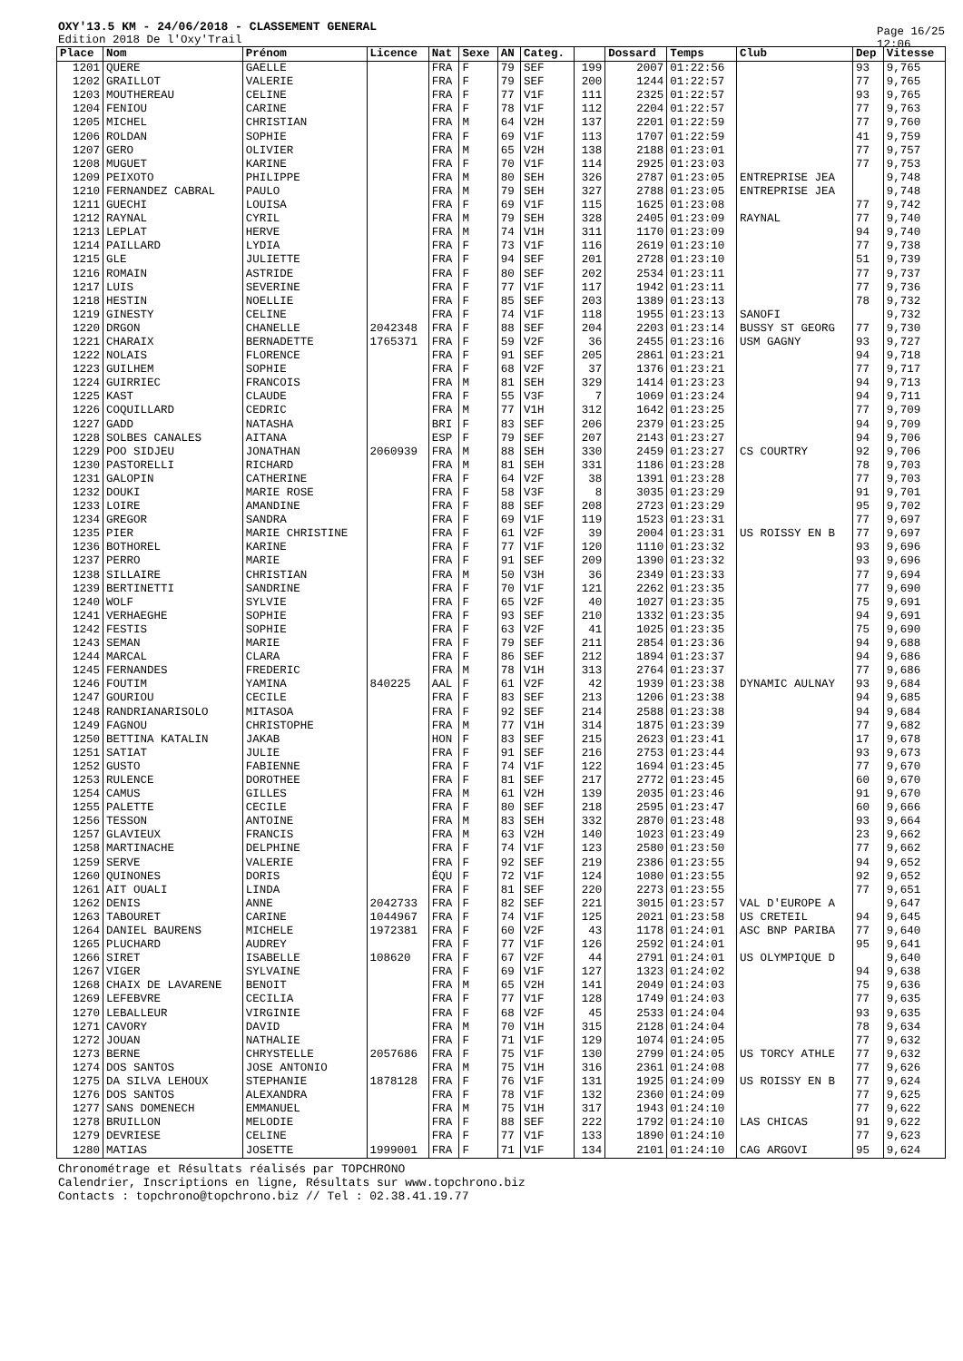OXY'13.5 KM - 24/06/2018 - CLASSEMENT GENERAL
Edition 2018 De l'Oxy'Trail
Page 16/25
12:06
| Place | Nom | Prénom | Licence | Nat | Sexe | AN | Categ. | | Dossard | Temps | Club | Dep | Vitesse |
| --- | --- | --- | --- | --- | --- | --- | --- | --- | --- | --- | --- | --- | --- |
| 1201 | QUERE | GAELLE | | FRA | F | 79 | SEF | 199 | 2007 | 01:22:56 | | 93 | 9,765 |
| 1202 | GRAILLOT | VALERIE | | FRA | F | 79 | SEF | 200 | 1244 | 01:22:57 | | 77 | 9,765 |
| 1203 | MOUTHEREAU | CELINE | | FRA | F | 77 | V1F | 111 | 2325 | 01:22:57 | | 93 | 9,765 |
| 1204 | FENIOU | CARINE | | FRA | F | 78 | V1F | 112 | 2204 | 01:22:57 | | 77 | 9,763 |
| 1205 | MICHEL | CHRISTIAN | | FRA | M | 64 | V2H | 137 | 2201 | 01:22:59 | | 77 | 9,760 |
| 1206 | ROLDAN | SOPHIE | | FRA | F | 69 | V1F | 113 | 1707 | 01:22:59 | | 41 | 9,759 |
| 1207 | GERO | OLIVIER | | FRA | M | 65 | V2H | 138 | 2188 | 01:23:01 | | 77 | 9,757 |
| 1208 | MUGUET | KARINE | | FRA | F | 70 | V1F | 114 | 2925 | 01:23:03 | | 77 | 9,753 |
| 1209 | PEIXOTO | PHILIPPE | | FRA | M | 80 | SEH | 326 | 2787 | 01:23:05 | ENTREPRISE JEA | | 9,748 |
| 1210 | FERNANDEZ CABRAL | PAULO | | FRA | M | 79 | SEH | 327 | 2788 | 01:23:05 | ENTREPRISE JEA | | 9,748 |
| 1211 | GUECHI | LOUISA | | FRA | F | 69 | V1F | 115 | 1625 | 01:23:08 | | 77 | 9,742 |
| 1212 | RAYNAL | CYRIL | | FRA | M | 79 | SEH | 328 | 2405 | 01:23:09 | RAYNAL | 77 | 9,740 |
| 1213 | LEPLAT | HERVE | | FRA | M | 74 | V1H | 311 | 1170 | 01:23:09 | | 94 | 9,740 |
| 1214 | PAILLARD | LYDIA | | FRA | F | 73 | V1F | 116 | 2619 | 01:23:10 | | 77 | 9,738 |
| 1215 | GLE | JULIETTE | | FRA | F | 94 | SEF | 201 | 2728 | 01:23:10 | | 51 | 9,739 |
| 1216 | ROMAIN | ASTRIDE | | FRA | F | 80 | SEF | 202 | 2534 | 01:23:11 | | 77 | 9,737 |
| 1217 | LUIS | SEVERINE | | FRA | F | 77 | V1F | 117 | 1942 | 01:23:11 | | 77 | 9,736 |
| 1218 | HESTIN | NOELLIE | | FRA | F | 85 | SEF | 203 | 1389 | 01:23:13 | | 78 | 9,732 |
| 1219 | GINESTY | CELINE | | FRA | F | 74 | V1F | 118 | 1955 | 01:23:13 | SANOFI | | 9,732 |
| 1220 | DRGON | CHANELLE | 2042348 | FRA | F | 88 | SEF | 204 | 2203 | 01:23:14 | BUSSY ST GEORG | 77 | 9,730 |
| 1221 | CHARAIX | BERNADETTE | 1765371 | FRA | F | 59 | V2F | 36 | 2455 | 01:23:16 | USM GAGNY | 93 | 9,727 |
| 1222 | NOLAIS | FLORENCE | | FRA | F | 91 | SEF | 205 | 2861 | 01:23:21 | | 94 | 9,718 |
| 1223 | GUILHEM | SOPHIE | | FRA | F | 68 | V2F | 37 | 1376 | 01:23:21 | | 77 | 9,717 |
| 1224 | GUIRRIEC | FRANCOIS | | FRA | M | 81 | SEH | 329 | 1414 | 01:23:23 | | 94 | 9,713 |
| 1225 | KAST | CLAUDE | | FRA | F | 55 | V3F | 7 | 1069 | 01:23:24 | | 94 | 9,711 |
| 1226 | COQUILLARD | CEDRIC | | FRA | M | 77 | V1H | 312 | 1642 | 01:23:25 | | 77 | 9,709 |
| 1227 | GADD | NATASHA | | BRI | F | 83 | SEF | 206 | 2379 | 01:23:25 | | 94 | 9,709 |
| 1228 | SOLBES CANALES | AITANA | | ESP | F | 79 | SEF | 207 | 2143 | 01:23:27 | | 94 | 9,706 |
| 1229 | POO SIDJEU | JONATHAN | 2060939 | FRA | M | 88 | SEH | 330 | 2459 | 01:23:27 | CS COURTRY | 92 | 9,706 |
| 1230 | PASTORELLI | RICHARD | | FRA | M | 81 | SEH | 331 | 1186 | 01:23:28 | | 78 | 9,703 |
| 1231 | GALOPIN | CATHERINE | | FRA | F | 64 | V2F | 38 | 1391 | 01:23:28 | | 77 | 9,703 |
| 1232 | DOUKI | MARIE ROSE | | FRA | F | 58 | V3F | 8 | 3035 | 01:23:29 | | 91 | 9,701 |
| 1233 | LOIRE | AMANDINE | | FRA | F | 88 | SEF | 208 | 2723 | 01:23:29 | | 95 | 9,702 |
| 1234 | GREGOR | SANDRA | | FRA | F | 69 | V1F | 119 | 1523 | 01:23:31 | | 77 | 9,697 |
| 1235 | PIER | MARIE CHRISTINE | | FRA | F | 61 | V2F | 39 | 2004 | 01:23:31 | US ROISSY EN B | 77 | 9,697 |
| 1236 | BOTHOREL | KARINE | | FRA | F | 77 | V1F | 120 | 1110 | 01:23:32 | | 93 | 9,696 |
| 1237 | PERRO | MARIE | | FRA | F | 91 | SEF | 209 | 1390 | 01:23:32 | | 93 | 9,696 |
| 1238 | SILLAIRE | CHRISTIAN | | FRA | M | 50 | V3H | 36 | 2349 | 01:23:33 | | 77 | 9,694 |
| 1239 | BERTINETTI | SANDRINE | | FRA | F | 70 | V1F | 121 | 2262 | 01:23:35 | | 77 | 9,690 |
| 1240 | WOLF | SYLVIE | | FRA | F | 65 | V2F | 40 | 1027 | 01:23:35 | | 75 | 9,691 |
| 1241 | VERHAEGHE | SOPHIE | | FRA | F | 93 | SEF | 210 | 1332 | 01:23:35 | | 94 | 9,691 |
| 1242 | FESTIS | SOPHIE | | FRA | F | 63 | V2F | 41 | 1025 | 01:23:35 | | 75 | 9,690 |
| 1243 | SEMAN | MARIE | | FRA | F | 79 | SEF | 211 | 2854 | 01:23:36 | | 94 | 9,688 |
| 1244 | MARCAL | CLARA | | FRA | F | 86 | SEF | 212 | 1894 | 01:23:37 | | 94 | 9,686 |
| 1245 | FERNANDES | FREDERIC | | FRA | M | 78 | V1H | 313 | 2764 | 01:23:37 | | 77 | 9,686 |
| 1246 | FOUTIM | YAMINA | 840225 | AAL | F | 61 | V2F | 42 | 1939 | 01:23:38 | DYNAMIC AULNAY | 93 | 9,684 |
| 1247 | GOURIOU | CECILE | | FRA | F | 83 | SEF | 213 | 1206 | 01:23:38 | | 94 | 9,685 |
| 1248 | RANDRIANARISOLO | MITASOA | | FRA | F | 92 | SEF | 214 | 2588 | 01:23:38 | | 94 | 9,684 |
| 1249 | FAGNOU | CHRISTOPHE | | FRA | M | 77 | V1H | 314 | 1875 | 01:23:39 | | 77 | 9,682 |
| 1250 | BETTINA KATALIN | JAKAB | | HON | F | 83 | SEF | 215 | 2623 | 01:23:41 | | 17 | 9,678 |
| 1251 | SATIAT | JULIE | | FRA | F | 91 | SEF | 216 | 2753 | 01:23:44 | | 93 | 9,673 |
| 1252 | GUSTO | FABIENNE | | FRA | F | 74 | V1F | 122 | 1694 | 01:23:45 | | 77 | 9,670 |
| 1253 | RULENCE | DOROTHEE | | FRA | F | 81 | SEF | 217 | 2772 | 01:23:45 | | 60 | 9,670 |
| 1254 | CAMUS | GILLES | | FRA | M | 61 | V2H | 139 | 2035 | 01:23:46 | | 91 | 9,670 |
| 1255 | PALETTE | CECILE | | FRA | F | 80 | SEF | 218 | 2595 | 01:23:47 | | 60 | 9,666 |
| 1256 | TESSON | ANTOINE | | FRA | M | 83 | SEH | 332 | 2870 | 01:23:48 | | 93 | 9,664 |
| 1257 | GLAVIEUX | FRANCIS | | FRA | M | 63 | V2H | 140 | 1023 | 01:23:49 | | 23 | 9,662 |
| 1258 | MARTINACHE | DELPHINE | | FRA | F | 74 | V1F | 123 | 2580 | 01:23:50 | | 77 | 9,662 |
| 1259 | SERVE | VALERIE | | FRA | F | 92 | SEF | 219 | 2386 | 01:23:55 | | 94 | 9,652 |
| 1260 | QUINONES | DORIS | | ÉQU | F | 72 | V1F | 124 | 1080 | 01:23:55 | | 92 | 9,652 |
| 1261 | AIT OUALI | LINDA | | FRA | F | 81 | SEF | 220 | 2273 | 01:23:55 | | 77 | 9,651 |
| 1262 | DENIS | ANNE | 2042733 | FRA | F | 82 | SEF | 221 | 3015 | 01:23:57 | VAL D'EUROPE A | | 9,647 |
| 1263 | TABOURET | CARINE | 1044967 | FRA | F | 74 | V1F | 125 | 2021 | 01:23:58 | US CRETEIL | 94 | 9,645 |
| 1264 | DANIEL BAURENS | MICHELE | 1972381 | FRA | F | 60 | V2F | 43 | 1178 | 01:24:01 | ASC BNP PARIBA | 77 | 9,640 |
| 1265 | PLUCHARD | AUDREY | | FRA | F | 77 | V1F | 126 | 2592 | 01:24:01 | | 95 | 9,641 |
| 1266 | SIRET | ISABELLE | 108620 | FRA | F | 67 | V2F | 44 | 2791 | 01:24:01 | US OLYMPIQUE D | | 9,640 |
| 1267 | VIGER | SYLVAINE | | FRA | F | 69 | V1F | 127 | 1323 | 01:24:02 | | 94 | 9,638 |
| 1268 | CHAIX DE LAVARENE | BENOIT | | FRA | M | 65 | V2H | 141 | 2049 | 01:24:03 | | 75 | 9,636 |
| 1269 | LEFEBVRE | CECILIA | | FRA | F | 77 | V1F | 128 | 1749 | 01:24:03 | | 77 | 9,635 |
| 1270 | LEBALLEUR | VIRGINIE | | FRA | F | 68 | V2F | 45 | 2533 | 01:24:04 | | 93 | 9,635 |
| 1271 | CAVORY | DAVID | | FRA | M | 70 | V1H | 315 | 2128 | 01:24:04 | | 78 | 9,634 |
| 1272 | JOUAN | NATHALIE | | FRA | F | 71 | V1F | 129 | 1074 | 01:24:05 | | 77 | 9,632 |
| 1273 | BERNE | CHRYSTELLE | 2057686 | FRA | F | 75 | V1F | 130 | 2799 | 01:24:05 | US TORCY ATHLE | 77 | 9,632 |
| 1274 | DOS SANTOS | JOSE ANTONIO | | FRA | M | 75 | V1H | 316 | 2361 | 01:24:08 | | 77 | 9,626 |
| 1275 | DA SILVA LEHOUX | STEPHANIE | 1878128 | FRA | F | 76 | V1F | 131 | 1925 | 01:24:09 | US ROISSY EN B | 77 | 9,624 |
| 1276 | DOS SANTOS | ALEXANDRA | | FRA | F | 78 | V1F | 132 | 2360 | 01:24:09 | | 77 | 9,625 |
| 1277 | SANS DOMENECH | EMMANUEL | | FRA | M | 75 | V1H | 317 | 1943 | 01:24:10 | | 77 | 9,622 |
| 1278 | BRUILLON | MELODIE | | FRA | F | 88 | SEF | 222 | 1792 | 01:24:10 | LAS CHICAS | 91 | 9,622 |
| 1279 | DEVRIESE | CELINE | | FRA | F | 77 | V1F | 133 | 1890 | 01:24:10 | | 77 | 9,623 |
| 1280 | MATIAS | JOSETTE | 1999001 | FRA | F | 71 | V1F | 134 | 2101 | 01:24:10 | CAG ARGOVI | 95 | 9,624 |
Chronométrage et Résultats réalisés par TOPCHRONO
Calendrier, Inscriptions en ligne, Résultats sur www.topchrono.biz
Contacts : topchrono@topchrono.biz // Tel : 02.38.41.19.77